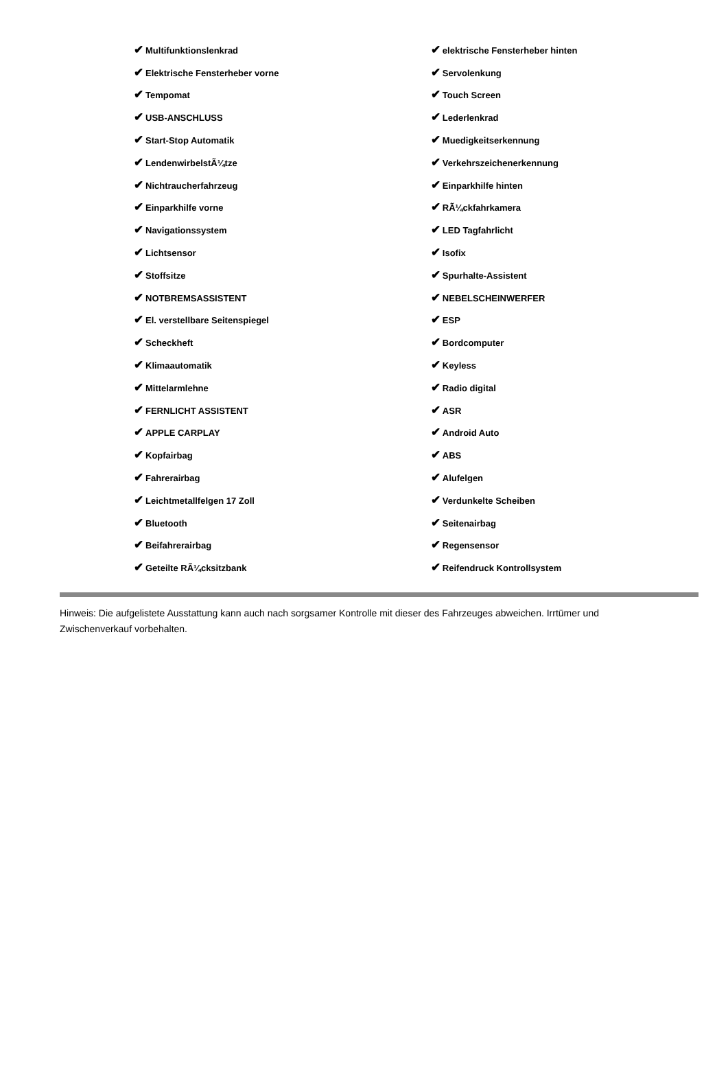| ✔ Multifunktionslenkrad | ✔ elektrische Fensterheber hinten |
| ✔ Elektrische Fensterheber vorne | ✔ Servolenkung |
| ✔ Tempomat | ✔ Touch Screen |
| ✔ USB-ANSCHLUSS | ✔ Lederlenkrad |
| ✔ Start-Stop Automatik | ✔ Muedigkeitserkennung |
| ✔ LendenwirbelstÃ¼tze | ✔ Verkehrszeichenerkennung |
| ✔ Nichtraucherfahrzeug | ✔ Einparkhilfe hinten |
| ✔ Einparkhilfe vorne | ✔ RÃ¼ckfahrkamera |
| ✔ Navigationssystem | ✔ LED Tagfahrlicht |
| ✔ Lichtsensor | ✔ Isofix |
| ✔ Stoffsitze | ✔ Spurhalte-Assistent |
| ✔ NOTBREMSASSISTENT | ✔ NEBELSCHEINWERFER |
| ✔ El. verstellbare Seitenspiegel | ✔ ESP |
| ✔ Scheckheft | ✔ Bordcomputer |
| ✔ Klimaautomatik | ✔ Keyless |
| ✔ Mittelarmlehne | ✔ Radio digital |
| ✔ FERNLICHT ASSISTENT | ✔ ASR |
| ✔ APPLE CARPLAY | ✔ Android Auto |
| ✔ Kopfairbag | ✔ ABS |
| ✔ Fahrerairbag | ✔ Alufelgen |
| ✔ Leichtmetallfelgen 17 Zoll | ✔ Verdunkelte Scheiben |
| ✔ Bluetooth | ✔ Seitenairbag |
| ✔ Beifahrerairbag | ✔ Regensensor |
| ✔ Geteilte RÃ¼cksitzbank | ✔ Reifendruck Kontrollsystem |
Hinweis: Die aufgelistete Ausstattung kann auch nach sorgsamer Kontrolle mit dieser des Fahrzeuges abweichen. Irrtümer und Zwischenverkauf vorbehalten.